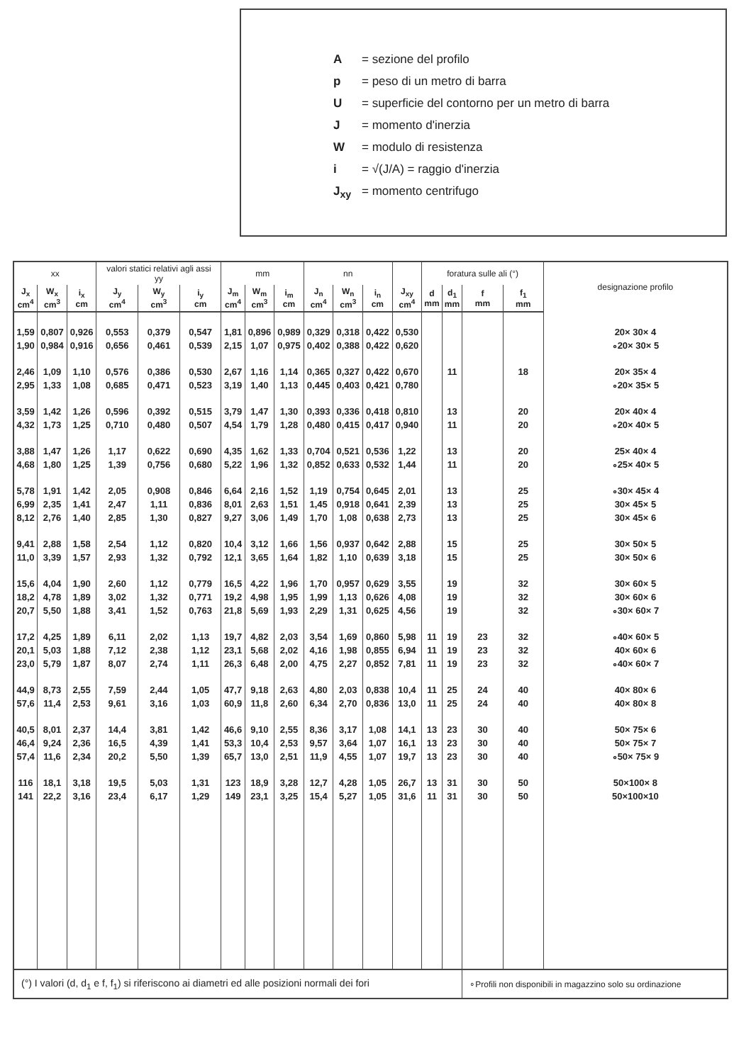A = sezione del profilo
p = peso di un metro di barra
U = superficie del contorno per un metro di barra
J = momento d'inerzia
W = modulo di resistenza
i = √(J/A) = raggio d'inerzia
J<sub>xy</sub> = momento centrifugo
| xx | | | valori statici relativi agli assi yy | | | mm | | | nn | | | | foratura sulle ali (°) | | | | designazione profilo |
| --- | --- | --- | --- | --- | --- | --- | --- | --- | --- | --- | --- | --- | --- | --- | --- | --- | --- |
| J<sub>x</sub> cm<sup>4</sup> | W<sub>x</sub> cm<sup>3</sup> | i<sub>x</sub> cm | J<sub>y</sub> cm<sup>4</sup> | W<sub>y</sub> cm<sup>3</sup> | i<sub>y</sub> cm | J<sub>m</sub> cm<sup>4</sup> | W<sub>m</sub> cm<sup>3</sup> | i<sub>m</sub> cm | J<sub>n</sub> cm<sup>4</sup> | W<sub>n</sub> cm<sup>3</sup> | i<sub>n</sub> cm | J<sub>xy</sub> cm<sup>4</sup> | d mm | d<sub>1</sub> mm | f mm | f<sub>1</sub> mm | |
| 1,59 | 0,807 | 0,926 | 0,553 | 0,379 | 0,547 | 1,81 | 0,896 | 0,989 | 0,329 | 0,318 | 0,422 | 0,530 | | | | | 20× 30× 4 |
| 1,90 | 0,984 | 0,916 | 0,656 | 0,461 | 0,539 | 2,15 | 1,07 | 0,975 | 0,402 | 0,388 | 0,422 | 0,620 | | | | | ∘20× 30× 5 |
| 2,46 | 1,09 | 1,10 | 0,576 | 0,386 | 0,530 | 2,67 | 1,16 | 1,14 | 0,365 | 0,327 | 0,422 | 0,670 | | 11 | | 18 | 20× 35× 4 |
| 2,95 | 1,33 | 1,08 | 0,685 | 0,471 | 0,523 | 3,19 | 1,40 | 1,13 | 0,445 | 0,403 | 0,421 | 0,780 | | | | | ∘20× 35× 5 |
| 3,59 | 1,42 | 1,26 | 0,596 | 0,392 | 0,515 | 3,79 | 1,47 | 1,30 | 0,393 | 0,336 | 0,418 | 0,810 | | 13 | | 20 | 20× 40× 4 |
| 4,32 | 1,73 | 1,25 | 0,710 | 0,480 | 0,507 | 4,54 | 1,79 | 1,28 | 0,480 | 0,415 | 0,417 | 0,940 | | 11 | | 20 | ∘20× 40× 5 |
| 3,88 | 1,47 | 1,26 | 1,17 | 0,622 | 0,690 | 4,35 | 1,62 | 1,33 | 0,704 | 0,521 | 0,536 | 1,22 | | 13 | | 20 | 25× 40× 4 |
| 4,68 | 1,80 | 1,25 | 1,39 | 0,756 | 0,680 | 5,22 | 1,96 | 1,32 | 0,852 | 0,633 | 0,532 | 1,44 | | 11 | | 20 | ∘25× 40× 5 |
| 5,78 | 1,91 | 1,42 | 2,05 | 0,908 | 0,846 | 6,64 | 2,16 | 1,52 | 1,19 | 0,754 | 0,645 | 2,01 | | 13 | | 25 | ∘30× 45× 4 |
| 6,99 | 2,35 | 1,41 | 2,47 | 1,11 | 0,836 | 8,01 | 2,63 | 1,51 | 1,45 | 0,918 | 0,641 | 2,39 | | 13 | | 25 | 30× 45× 5 |
| 8,12 | 2,76 | 1,40 | 2,85 | 1,30 | 0,827 | 9,27 | 3,06 | 1,49 | 1,70 | 1,08 | 0,638 | 2,73 | | 13 | | 25 | 30× 45× 6 |
| 9,41 | 2,88 | 1,58 | 2,54 | 1,12 | 0,820 | 10,4 | 3,12 | 1,66 | 1,56 | 0,937 | 0,642 | 2,88 | | 15 | | 25 | 30× 50× 5 |
| 11,0 | 3,39 | 1,57 | 2,93 | 1,32 | 0,792 | 12,1 | 3,65 | 1,64 | 1,82 | 1,10 | 0,639 | 3,18 | | 15 | | 25 | 30× 50× 6 |
| 15,6 | 4,04 | 1,90 | 2,60 | 1,12 | 0,779 | 16,5 | 4,22 | 1,96 | 1,70 | 0,957 | 0,629 | 3,55 | | 19 | | 32 | 30× 60× 5 |
| 18,2 | 4,78 | 1,89 | 3,02 | 1,32 | 0,771 | 19,2 | 4,98 | 1,95 | 1,99 | 1,13 | 0,626 | 4,08 | | 19 | | 32 | 30× 60× 6 |
| 20,7 | 5,50 | 1,88 | 3,41 | 1,52 | 0,763 | 21,8 | 5,69 | 1,93 | 2,29 | 1,31 | 0,625 | 4,56 | | 19 | | 32 | ∘30× 60× 7 |
| 17,2 | 4,25 | 1,89 | 6,11 | 2,02 | 1,13 | 19,7 | 4,82 | 2,03 | 3,54 | 1,69 | 0,860 | 5,98 | 11 | 19 | 23 | 32 | ∘40× 60× 5 |
| 20,1 | 5,03 | 1,88 | 7,12 | 2,38 | 1,12 | 23,1 | 5,68 | 2,02 | 4,16 | 1,98 | 0,855 | 6,94 | 11 | 19 | 23 | 32 | 40× 60× 6 |
| 23,0 | 5,79 | 1,87 | 8,07 | 2,74 | 1,11 | 26,3 | 6,48 | 2,00 | 4,75 | 2,27 | 0,852 | 7,81 | 11 | 19 | 23 | 32 | ∘40× 60× 7 |
| 44,9 | 8,73 | 2,55 | 7,59 | 2,44 | 1,05 | 47,7 | 9,18 | 2,63 | 4,80 | 2,03 | 0,838 | 10,4 | 11 | 25 | 24 | 40 | 40× 80× 6 |
| 57,6 | 11,4 | 2,53 | 9,61 | 3,16 | 1,03 | 60,9 | 11,8 | 2,60 | 6,34 | 2,70 | 0,836 | 13,0 | 11 | 25 | 24 | 40 | 40× 80× 8 |
| 40,5 | 8,01 | 2,37 | 14,4 | 3,81 | 1,42 | 46,6 | 9,10 | 2,55 | 8,36 | 3,17 | 1,08 | 14,1 | 13 | 23 | 30 | 40 | 50× 75× 6 |
| 46,4 | 9,24 | 2,36 | 16,5 | 4,39 | 1,41 | 53,3 | 10,4 | 2,53 | 9,57 | 3,64 | 1,07 | 16,1 | 13 | 23 | 30 | 40 | 50× 75× 7 |
| 57,4 | 11,6 | 2,34 | 20,2 | 5,50 | 1,39 | 65,7 | 13,0 | 2,51 | 11,9 | 4,55 | 1,07 | 19,7 | 13 | 23 | 30 | 40 | ∘50× 75× 9 |
| 116 | 18,1 | 3,18 | 19,5 | 5,03 | 1,31 | 123 | 18,9 | 3,28 | 12,7 | 4,28 | 1,05 | 26,7 | 13 | 31 | 30 | 50 | 50×100× 8 |
| 141 | 22,2 | 3,16 | 23,4 | 6,17 | 1,29 | 149 | 23,1 | 3,25 | 15,4 | 5,27 | 1,05 | 31,6 | 11 | 31 | 30 | 50 | 50×100×10 |
| (°) I valori (d, d<sub>1</sub> e f, f<sub>1</sub>) si riferiscono ai diametri ed alle posizioni normali dei fori | | | | | | | | | | | | | | | ∘Profili non disponibili in magazzino solo su ordinazione | | |